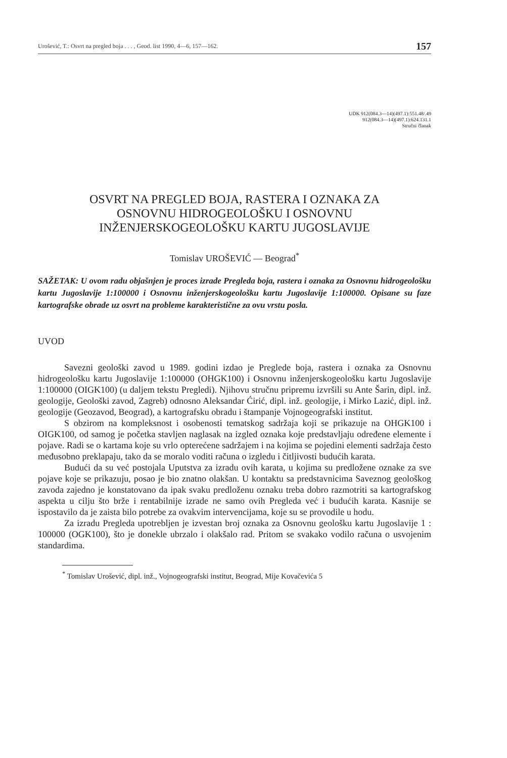Urošević, T.: Osvrt na pregled boja . . . , Geod. list 1990, 4—6, 157—162. 157
UDK 912(084.3—14)(497.1):551.48/.49
912(084.3—14)(497.1):624.131.1
Stručni članak
OSVRT NA PREGLED BOJA, RASTERA I OZNAKA ZA
OSNOVNU HIDROGEOLOŠKU I OSNOVNU
INŽENJERSKOGEOLOŠKU KARTU JUGOSLAVIJE
Tomislav UROŠEVIĆ — Beograd<sup>*</sup>
SAŽETAK: U ovom radu objašnjen je proces izrade Pregleda boja, rastera i oznaka za Osnovnu hidrogeološku kartu Jugoslavije 1:100000 i Osnovnu inženjerskogeološku kartu Jugoslavije 1:100000. Opisane su faze kartografske obrade uz osvrt na probleme karakteristične za ovu vrstu posla.
UVOD
Savezni geološki zavod u 1989. godini izdao je Preglede boja, rastera i oznaka za Osnovnu hidrogeološku kartu Jugoslavije 1:100000 (OHGK100) i Osnovnu inženjerskogeološku kartu Jugoslavije 1:100000 (OIGK100) (u daljem tekstu Pregledi). Njihovu stručnu pripremu izvršili su Ante Šarin, dipl. inž. geologije, Geološki zavod, Zagreb) odnosno Aleksandar Ćirić, dipl. inž. geologije, i Mirko Lazić, dipl. inž. geologije (Geozavod, Beograd), a kartografsku obradu i štampanje Vojnogeografski institut.
S obzirom na kompleksnost i osobenosti tematskog sadržaja koji se prikazuje na OHGK100 i OIGK100, od samog je početka stavljen naglasak na izgled oznaka koje predstavljaju određene elemente i pojave. Radi se o kartama koje su vrlo opterećene sadržajem i na kojima se pojedini elementi sadržaja često međusobno preklapaju, tako da se moralo voditi računa o izgledu i čitljivosti budućih karata.
Budući da su već postojala Uputstva za izradu ovih karata, u kojima su predložene oznake za sve pojave koje se prikazuju, posao je bio znatno olakšan. U kontaktu sa predstavnicima Saveznog geološkog zavoda zajedno je konstatovano da ipak svaku predloženu oznaku treba dobro razmotriti sa kartografskog aspekta u cilju što brže i rentabilnije izrade ne samo ovih Pregleda već i budućih karata. Kasnije se ispostavilo da je zaista bilo potrebe za ovakvim intervencijama, koje su se provodile u hodu.
Za izradu Pregleda upotrebljen je izvestan broj oznaka za Osnovnu geološku kartu Jugoslavije 1 : 100000 (OGK100), što je donekle ubrzalo i olakšalo rad. Pritom se svakako vodilo računa o usvojenim standardima.
<sup>*</sup> Tomislav Urošević, dipl. inž., Vojnogeografski institut, Beograd, Mije Kovačevića 5